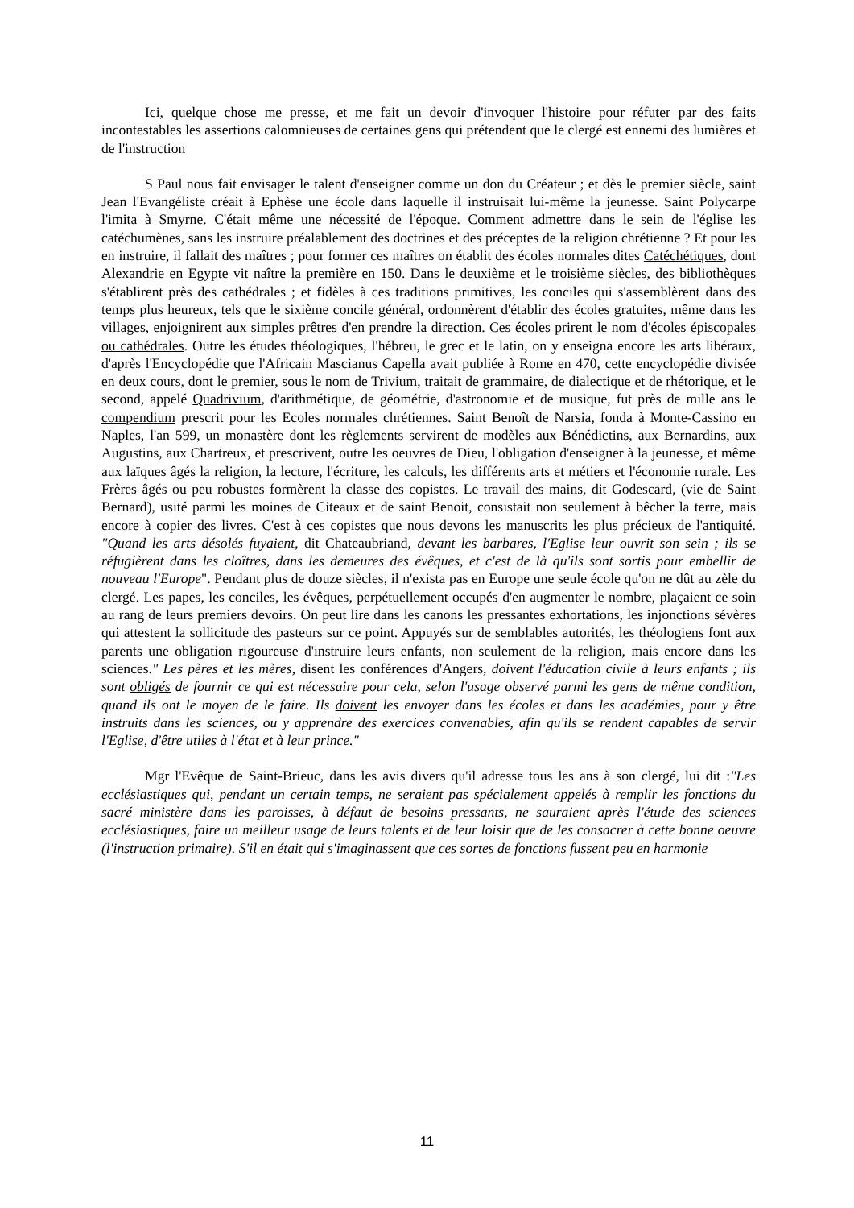Ici, quelque chose me presse, et me fait un devoir d'invoquer l'histoire pour réfuter par des faits incontestables les assertions calomnieuses de certaines gens qui prétendent que le clergé est ennemi des lumières et de l'instruction
S Paul nous fait envisager le talent d'enseigner comme un don du Créateur ; et dès le premier siècle, saint Jean l'Evangéliste créait à Ephèse une école dans laquelle il instruisait lui-même la jeunesse. Saint Polycarpe l'imita à Smyrne. C'était même une nécessité de l'époque. Comment admettre dans le sein de l'église les catéchumènes, sans les instruire préalablement des doctrines et des préceptes de la religion chrétienne ? Et pour les en instruire, il fallait des maîtres ; pour former ces maîtres on établit des écoles normales dites Catéchétiques, dont Alexandrie en Egypte vit naître la première en 150. Dans le deuxième et le troisième siècles, des bibliothèques s'établirent près des cathédrales ; et fidèles à ces traditions primitives, les conciles qui s'assemblèrent dans des temps plus heureux, tels que le sixième concile général, ordonnèrent d'établir des écoles gratuites, même dans les villages, enjoignirent aux simples prêtres d'en prendre la direction. Ces écoles prirent le nom d'écoles épiscopales ou cathédrales. Outre les études théologiques, l'hébreu, le grec et le latin, on y enseigna encore les arts libéraux, d'après l'Encyclopédie que l'Africain Mascianus Capella avait publiée à Rome en 470, cette encyclopédie divisée en deux cours, dont le premier, sous le nom de Trivium, traitait de grammaire, de dialectique et de rhétorique, et le second, appelé Quadrivium, d'arithmétique, de géométrie, d'astronomie et de musique, fut près de mille ans le compendium prescrit pour les Ecoles normales chrétiennes. Saint Benoît de Narsia, fonda à Monte-Cassino en Naples, l'an 599, un monastère dont les règlements servirent de modèles aux Bénédictins, aux Bernardins, aux Augustins, aux Chartreux, et prescrivent, outre les oeuvres de Dieu, l'obligation d'enseigner à la jeunesse, et même aux laïques âgés la religion, la lecture, l'écriture, les calculs, les différents arts et métiers et l'économie rurale. Les Frères âgés ou peu robustes formèrent la classe des copistes. Le travail des mains, dit Godescard, (vie de Saint Bernard), usité parmi les moines de Citeaux et de saint Benoit, consistait non seulement à bêcher la terre, mais encore à copier des livres. C'est à ces copistes que nous devons les manuscrits les plus précieux de l'antiquité. "Quand les arts désolés fuyaient, dit Chateaubriand, devant les barbares, l'Eglise leur ouvrit son sein ; ils se réfugièrent dans les cloîtres, dans les demeures des évêques, et c'est de là qu'ils sont sortis pour embellir de nouveau l'Europe". Pendant plus de douze siècles, il n'exista pas en Europe une seule école qu'on ne dût au zèle du clergé. Les papes, les conciles, les évêques, perpétuellement occupés d'en augmenter le nombre, plaçaient ce soin au rang de leurs premiers devoirs. On peut lire dans les canons les pressantes exhortations, les injonctions sévères qui attestent la sollicitude des pasteurs sur ce point. Appuyés sur de semblables autorités, les théologiens font aux parents une obligation rigoureuse d'instruire leurs enfants, non seulement de la religion, mais encore dans les sciences." Les pères et les mères, disent les conférences d'Angers, doivent l'éducation civile à leurs enfants ; ils sont obligés de fournir ce qui est nécessaire pour cela, selon l'usage observé parmi les gens de même condition, quand ils ont le moyen de le faire. Ils doivent les envoyer dans les écoles et dans les académies, pour y être instruits dans les sciences, ou y apprendre des exercices convenables, afin qu'ils se rendent capables de servir l'Eglise, d'être utiles à l'état et à leur prince."
Mgr l'Evêque de Saint-Brieuc, dans les avis divers qu'il adresse tous les ans à son clergé, lui dit :"Les ecclésiastiques qui, pendant un certain temps, ne seraient pas spécialement appelés à remplir les fonctions du sacré ministère dans les paroisses, à défaut de besoins pressants, ne sauraient après l'étude des sciences ecclésiastiques, faire un meilleur usage de leurs talents et de leur loisir que de les consacrer à cette bonne oeuvre (l'instruction primaire). S'il en était qui s'imaginassent que ces sortes de fonctions fussent peu en harmonie
11